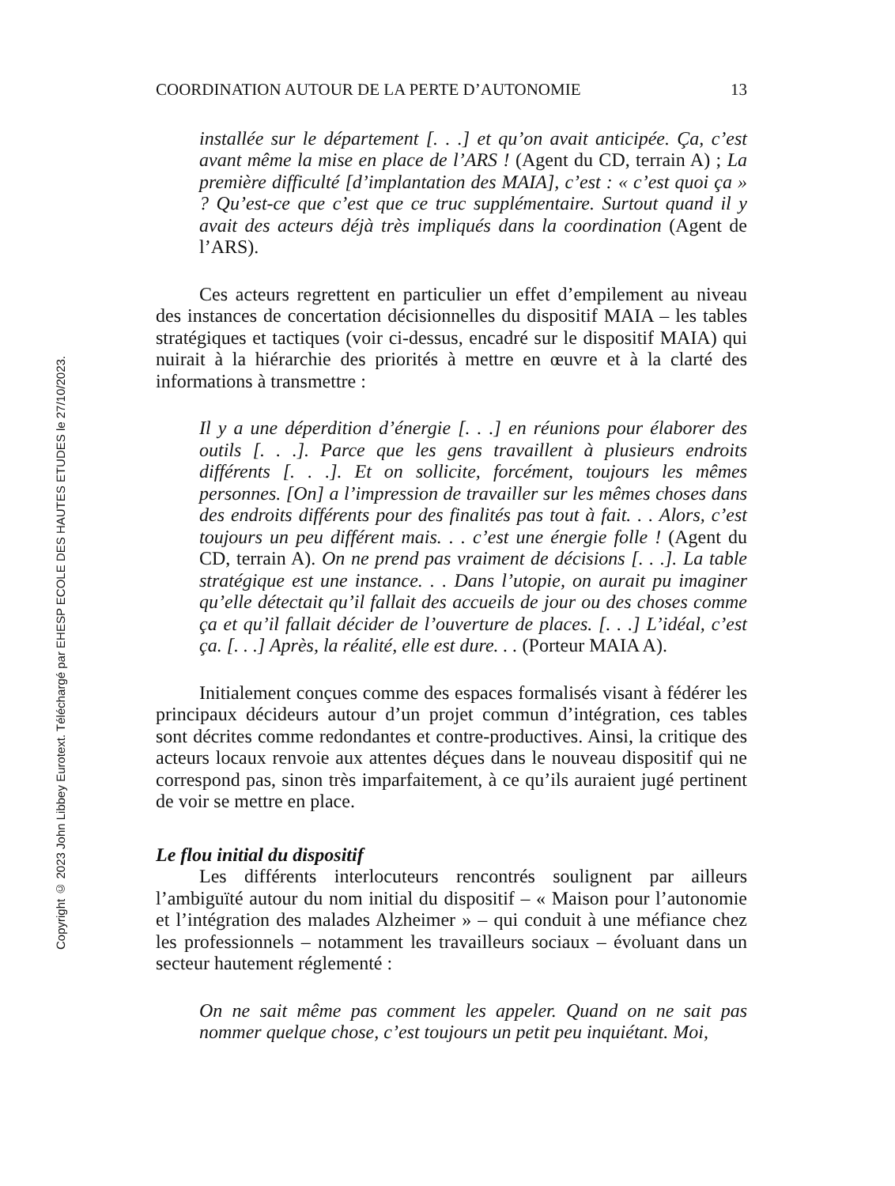Copyright © 2023 John Libbey Eurotext. Téléchargé par EHESP ECOLE DES HAUTES ETUDES le 27/10/2023.
COORDINATION AUTOUR DE LA PERTE D’AUTONOMIE 13
installée sur le département [. . .] et qu’on avait anticipée. Ça, c’est avant même la mise en place de l’ARS ! (Agent du CD, terrain A) ; La première difficulté [d’implantation des MAIA], c’est : « c’est quoi ça » ? Qu’est-ce que c’est que ce truc supplémentaire. Surtout quand il y avait des acteurs déjà très impliqués dans la coordination (Agent de l’ARS).
Ces acteurs regrettent en particulier un effet d’empilement au niveau des instances de concertation décisionnelles du dispositif MAIA – les tables stratégiques et tactiques (voir ci-dessus, encadré sur le dispositif MAIA) qui nuirait à la hiérarchie des priorités à mettre en œuvre et à la clarté des informations à transmettre :
Il y a une déperdition d’énergie [. . .] en réunions pour élaborer des outils [. . .]. Parce que les gens travaillent à plusieurs endroits différents [. . .]. Et on sollicite, forcément, toujours les mêmes personnes. [On] a l’impression de travailler sur les mêmes choses dans des endroits différents pour des finalités pas tout à fait. . . Alors, c’est toujours un peu différent mais. . . c’est une énergie folle ! (Agent du CD, terrain A). On ne prend pas vraiment de décisions [. . .]. La table stratégique est une instance. . . Dans l’utopie, on aurait pu imaginer qu’elle détectait qu’il fallait des accueils de jour ou des choses comme ça et qu’il fallait décider de l’ouverture de places. [. . .] L’idéal, c’est ça. [. . .] Après, la réalité, elle est dure. . . (Porteur MAIA A).
Initialement conçues comme des espaces formalisés visant à fédérer les principaux décideurs autour d’un projet commun d’intégration, ces tables sont décrites comme redondantes et contre-productives. Ainsi, la critique des acteurs locaux renvoie aux attentes déçues dans le nouveau dispositif qui ne correspond pas, sinon très imparfaitement, à ce qu’ils auraient jugé pertinent de voir se mettre en place.
Le flou initial du dispositif
Les différents interlocuteurs rencontrés soulignent par ailleurs l’ambiguïté autour du nom initial du dispositif – « Maison pour l’autonomie et l’intégration des malades Alzheimer » – qui conduit à une méfiance chez les professionnels – notamment les travailleurs sociaux – évoluant dans un secteur hautement réglementé :
On ne sait même pas comment les appeler. Quand on ne sait pas nommer quelque chose, c’est toujours un petit peu inquiétant. Moi,